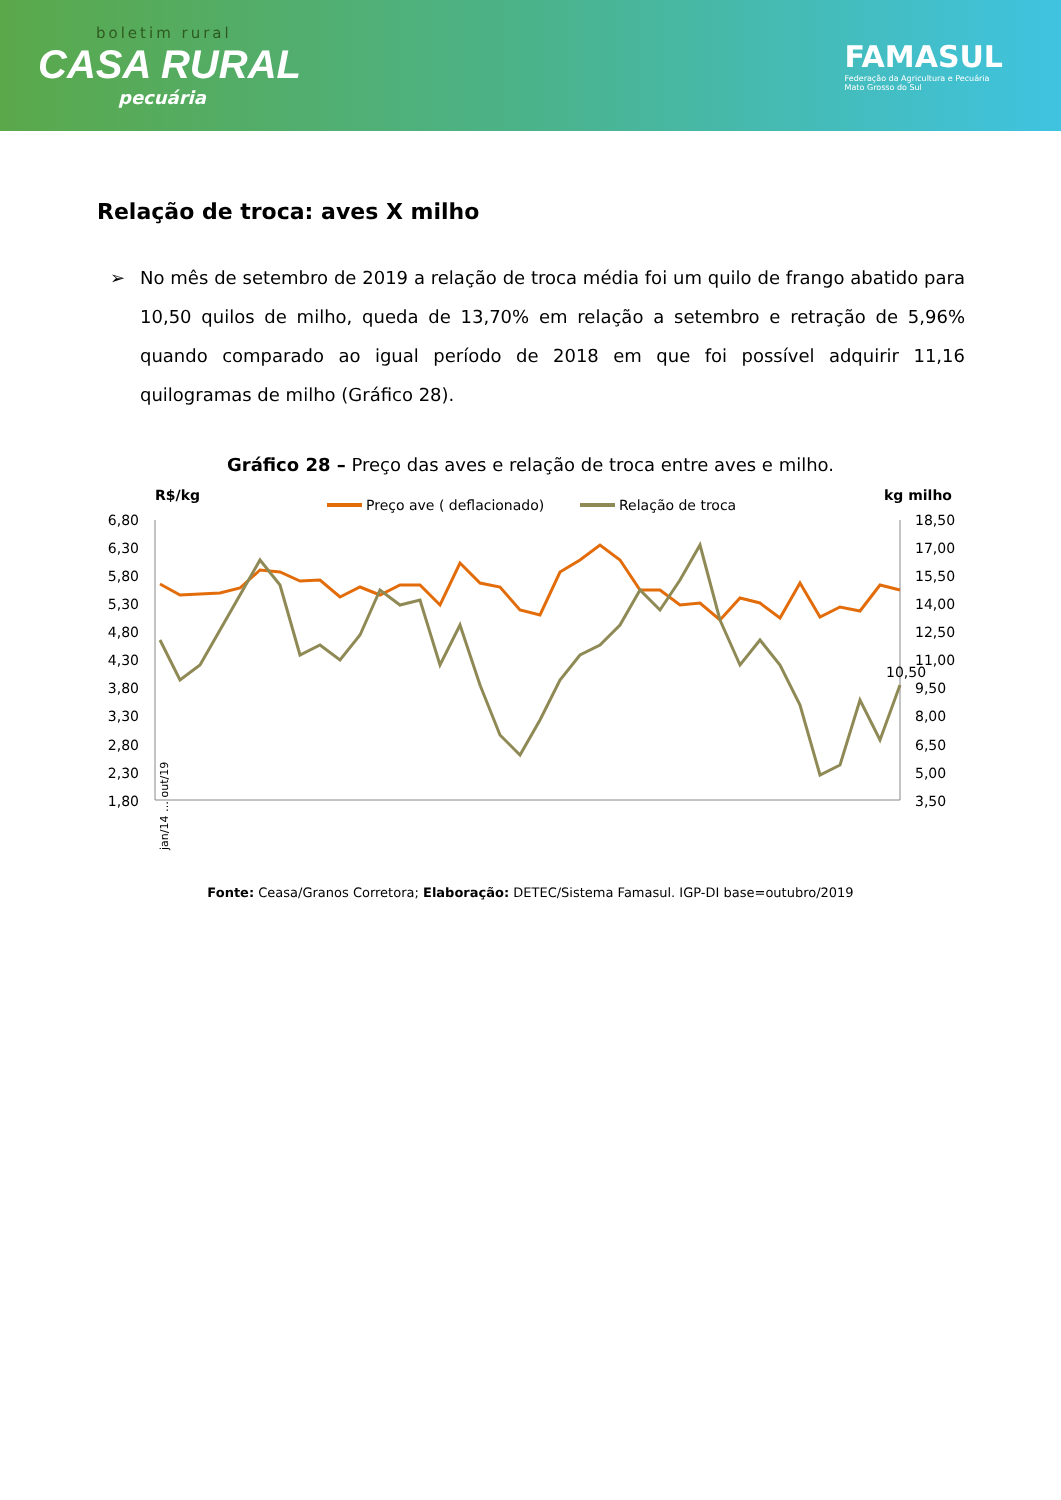boletim rural
CASA RURAL
pecuária
FAMASUL
Federação da Agricultura e Pecuária
Mato Grosso do Sul
Relação de troca: aves X milho
➢ No mês de setembro de 2019 a relação de troca média foi um quilo de frango abatido para 10,50 quilos de milho, queda de 13,70% em relação a setembro e retração de 5,96% quando comparado ao igual período de 2018 em que foi possível adquirir 11,16 quilogramas de milho (Gráfico 28).
Gráfico 28 – Preço das aves e relação de troca entre aves e milho.
R$/kg
kg milho
Preço ave ( deflacionado)
Relação de troca
6,80
6,30
5,80
5,30
4,80
4,30
3,80
3,30
2,80
2,30
1,80
18,50
17,00
15,50
14,00
12,50
11,00
9,50
8,00
6,50
5,00
3,50
10,50
jan/14 … out/19
Fonte: Ceasa/Granos Corretora; Elaboração: DETEC/Sistema Famasul. IGP-DI base=outubro/2019